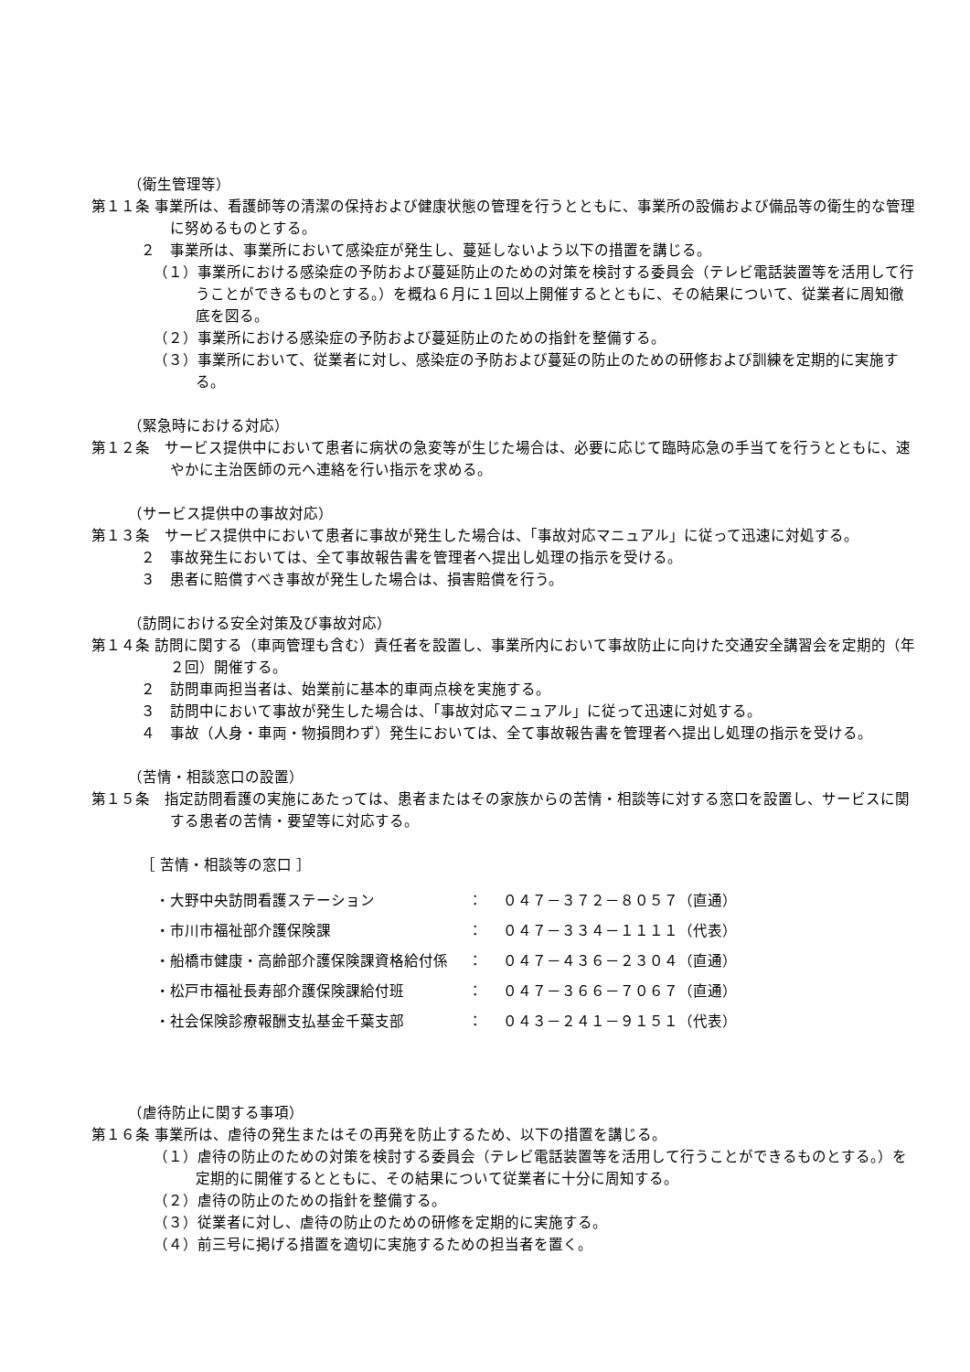（衛生管理等）
第１１条 事業所は、看護師等の清潔の保持および健康状態の管理を行うとともに、事業所の設備および備品等の衛生的な管理に努めるものとする。
２　事業所は、事業所において感染症が発生し、蔓延しないよう以下の措置を講じる。
（１）事業所における感染症の予防および蔓延防止のための対策を検討する委員会（テレビ電話装置等を活用して行うことができるものとする。）を概ね６月に１回以上開催するとともに、その結果について、従業者に周知徹底を図る。
（２）事業所における感染症の予防および蔓延防止のための指針を整備する。
（３）事業所において、従業者に対し、感染症の予防および蔓延の防止のための研修および訓練を定期的に実施する。
（緊急時における対応）
第１２条　サービス提供中において患者に病状の急変等が生じた場合は、必要に応じて臨時応急の手当てを行うとともに、速やかに主治医師の元へ連絡を行い指示を求める。
（サービス提供中の事故対応）
第１３条　サービス提供中において患者に事故が発生した場合は、「事故対応マニュアル」に従って迅速に対処する。
２　事故発生においては、全て事故報告書を管理者へ提出し処理の指示を受ける。
３　患者に賠償すべき事故が発生した場合は、損害賠償を行う。
（訪問における安全対策及び事故対応）
第１４条 訪問に関する（車両管理も含む）責任者を設置し、事業所内において事故防止に向けた交通安全講習会を定期的（年２回）開催する。
２　訪問車両担当者は、始業前に基本的車両点検を実施する。
３　訪問中において事故が発生した場合は、「事故対応マニュアル」に従って迅速に対処する。
４　事故（人身・車両・物損問わず）発生においては、全て事故報告書を管理者へ提出し処理の指示を受ける。
（苦情・相談窓口の設置）
第１５条　指定訪問看護の実施にあたっては、患者またはその家族からの苦情・相談等に対する窓口を設置し、サービスに関する患者の苦情・要望等に対応する。
［ 苦情・相談等の窓口 ］
| ・大野中央訪問看護ステーション | ： | ０４７－３７２－８０５７（直通） |
| ・市川市福祉部介護保険課 | ： | ０４７－３３４－１１１１（代表） |
| ・船橋市健康・高齢部介護保険課資格給付係 | ： | ０４７－４３６－２３０４（直通） |
| ・松戸市福祉長寿部介護保険課給付班 | ： | ０４７－３６６－７０６７（直通） |
| ・社会保険診療報酬支払基金千葉支部 | ： | ０４３－２４１－９１５１（代表） |
（虐待防止に関する事項）
第１６条 事業所は、虐待の発生またはその再発を防止するため、以下の措置を講じる。
（１）虐待の防止のための対策を検討する委員会（テレビ電話装置等を活用して行うことができるものとする。）を定期的に開催するとともに、その結果について従業者に十分に周知する。
（２）虐待の防止のための指針を整備する。
（３）従業者に対し、虐待の防止のための研修を定期的に実施する。
（４）前三号に掲げる措置を適切に実施するための担当者を置く。